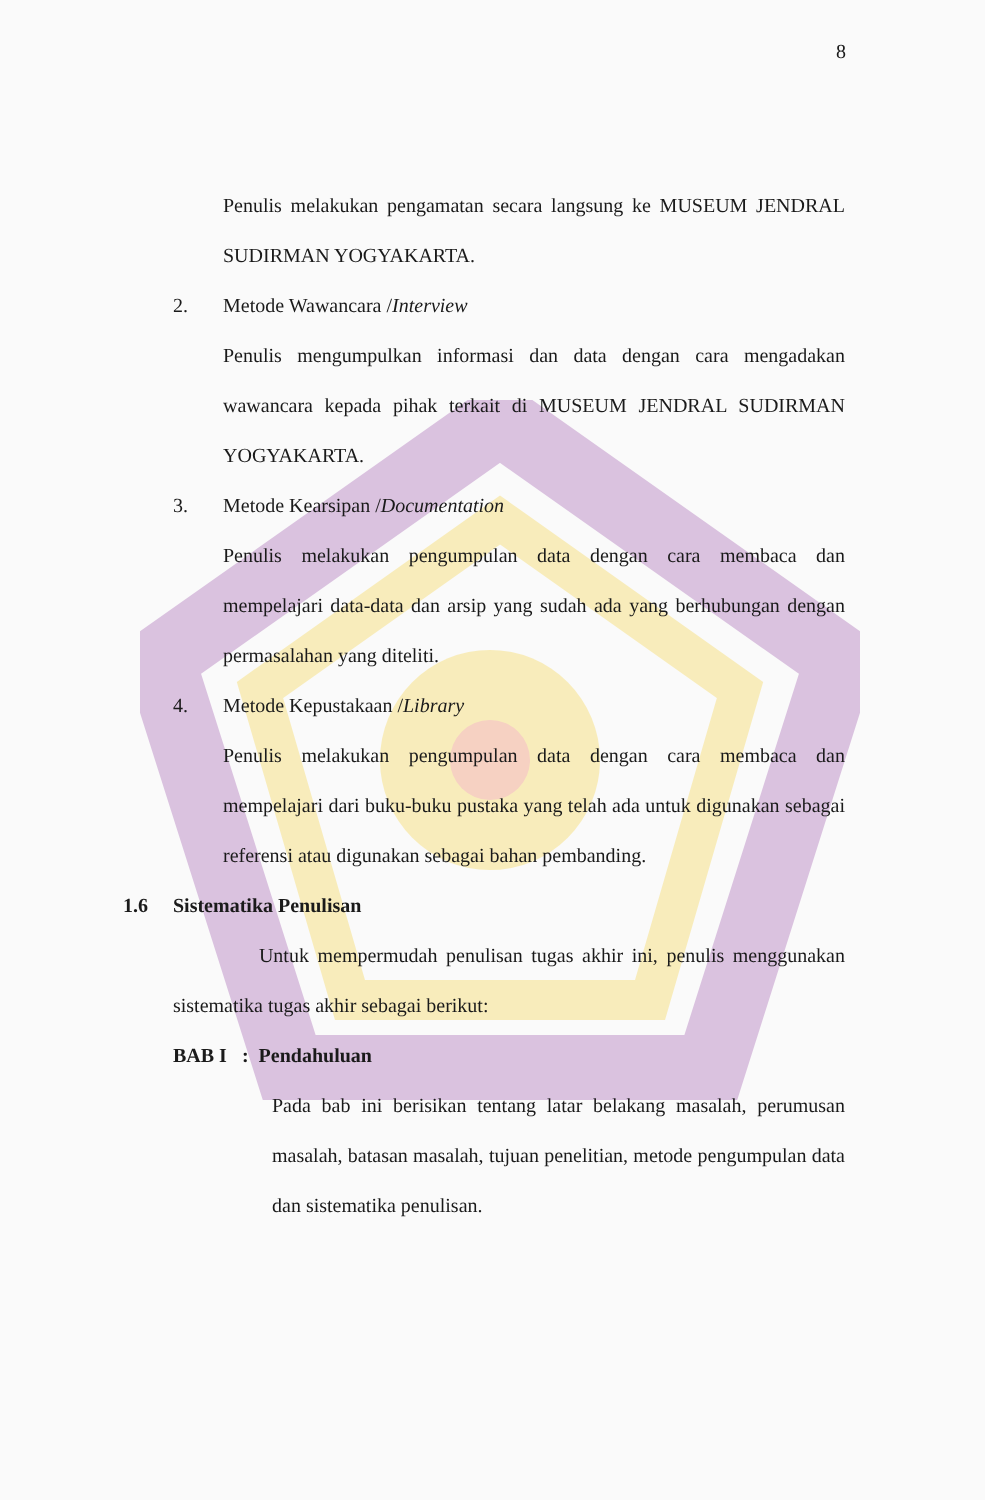8
Penulis melakukan pengamatan secara langsung ke MUSEUM JENDRAL SUDIRMAN YOGYAKARTA.
2. Metode Wawancara /Interview
Penulis mengumpulkan informasi dan data dengan cara mengadakan wawancara kepada pihak terkait di MUSEUM JENDRAL SUDIRMAN YOGYAKARTA.
3. Metode Kearsipan /Documentation
Penulis melakukan pengumpulan data dengan cara membaca dan mempelajari data-data dan arsip yang sudah ada yang berhubungan dengan permasalahan yang diteliti.
4. Metode Kepustakaan /Library
Penulis melakukan pengumpulan data dengan cara membaca dan mempelajari dari buku-buku pustaka yang telah ada untuk digunakan sebagai referensi atau digunakan sebagai bahan pembanding.
1.6 Sistematika Penulisan
Untuk mempermudah penulisan tugas akhir ini, penulis menggunakan sistematika tugas akhir sebagai berikut:
BAB I : Pendahuluan
Pada bab ini berisikan tentang latar belakang masalah, perumusan masalah, batasan masalah, tujuan penelitian, metode pengumpulan data dan sistematika penulisan.